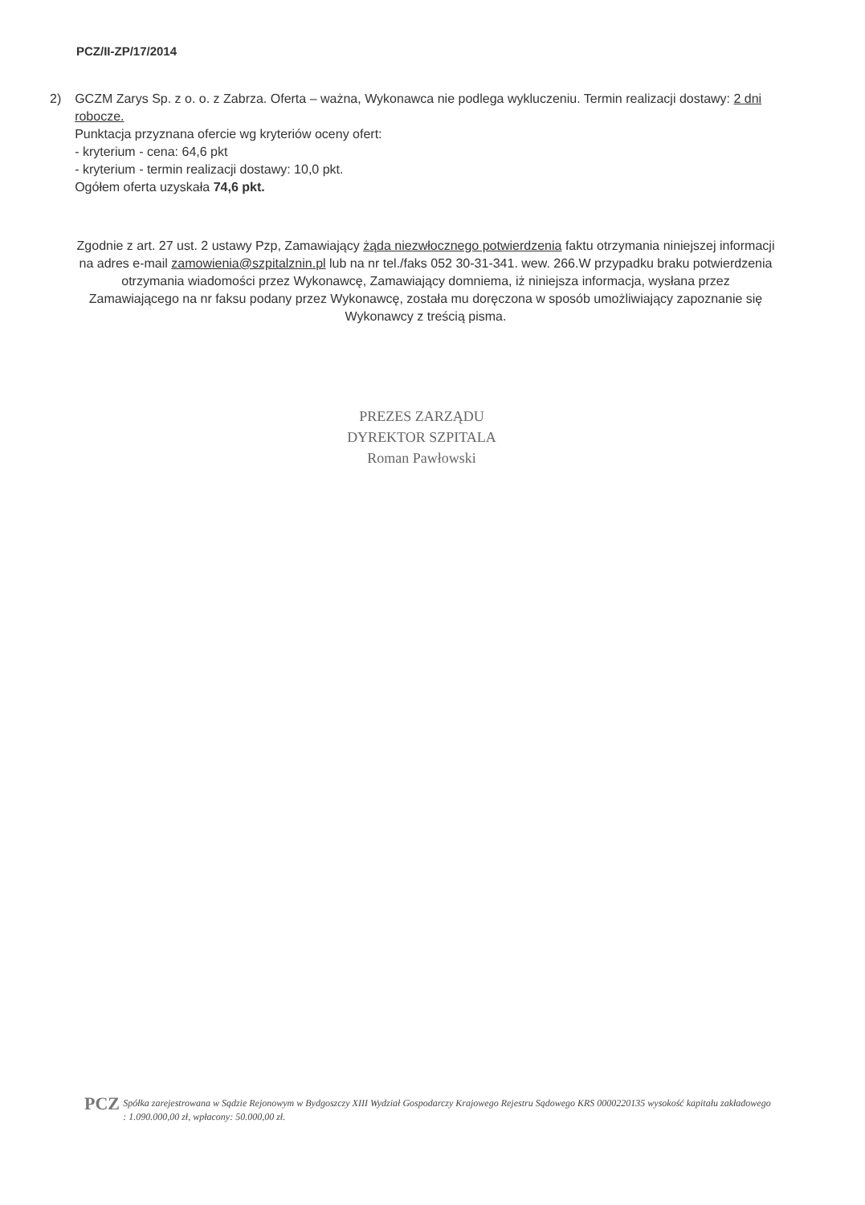PCZ/II-ZP/17/2014
2) GCZM Zarys Sp. z o. o. z Zabrza. Oferta – ważna, Wykonawca nie podlega wykluczeniu. Termin realizacji dostawy: 2 dni robocze.
Punktacja przyznana ofercie wg kryteriów oceny ofert:
- kryterium - cena: 64,6 pkt
- kryterium - termin realizacji dostawy: 10,0 pkt.
Ogółem oferta uzyskała 74,6 pkt.
Zgodnie z art. 27 ust. 2 ustawy Pzp, Zamawiający żąda niezwłocznego potwierdzenia faktu otrzymania niniejszej informacji na adres e-mail zamowienia@szpitalznin.pl lub na nr tel./faks 052 30-31-341. wew. 266.W przypadku braku potwierdzenia otrzymania wiadomości przez Wykonawcę, Zamawiający domniema, iż niniejsza informacja, wysłana przez Zamawiającego na nr faksu podany przez Wykonawcę, została mu doręczona w sposób umożliwiający zapoznanie się Wykonawcy z treścią pisma.
PREZES ZARZĄDU
DYREKTOR SZPITALA
Roman Pawłowski
PCZ
Spółka zarejestrowana w Sądzie Rejonowym w Bydgoszczy XIII Wydział Gospodarczy Krajowego Rejestru Sądowego KRS 0000220135 wysokość kapitału zakładowego : 1.090.000,00 zł, wpłacony: 50.000,00 zł.